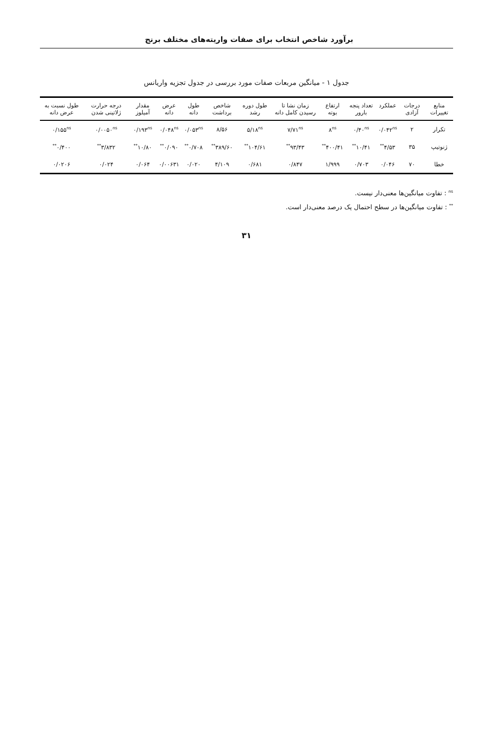برآورد شاخص انتخاب برای صفات واریته‌های مختلف برنج
جدول ۱ - میانگین مربعات صفات مورد بررسی در جدول تجزیه واریانس
| منابع تغییرات | درجات آزادی | عملکرد | تعداد پنجه بارور | ارتفاع بوته | زمان نشا تا رسیدن کامل دانه | طول دوره رشد | شاخص برداشت | طول دانه | عرض دانه | مقدار آمیلوز | درجه حرارت ژلاتینی شدن | طول نسبت به عرض دانه |
| --- | --- | --- | --- | --- | --- | --- | --- | --- | --- | --- | --- | --- |
| تکرار | ۲ | ۰/۰۴۲<sup>ns</sup> | ۰/۴۰<sup>ns</sup> | ۸<sup>ns</sup> | ۷/۷۱<sup>ns</sup> | ۵/۱۸<sup>ns</sup> | ۸/۵۶ | ۰/۰۵۳<sup>ns</sup> | ۰/۰۴۸<sup>ns</sup> | ۰/۱۹۳<sup>ns</sup> | ۰/۰۰۵۰<sup>ns</sup> | ۰/۱۵۵<sup>ns</sup> |
| ژنوتیپ | ۳۵ | ۴/۵۳<sup>**</sup> | ۱۰/۴۱<sup>**</sup> | ۴۰۰/۴۱<sup>**</sup> | ۹۳/۴۳<sup>**</sup> | ۱۰۴/۶۱<sup>**</sup> | ۳۸۹/۶۰<sup>**</sup> | ۰/۷۰۸<sup>**</sup> | ۰/۰۹۰<sup>**</sup> | ۱۰/۸۰<sup>**</sup> | ۳/۸۳۲<sup>**</sup> | ۰/۴۰۰<sup>**</sup> |
| خطا | ۷۰ | ۰/۰۴۶ | ۰/۷۰۳ | ۱/۹۹۹ | ۰/۸۴۷ | ۰/۶۸۱ | ۴/۱۰۹ | ۰/۰۲۰ | ۰/۰۰۶۳۱ | ۰/۰۶۴ | ۰/۰۲۴ | ۰/۰۲۰۶ |
<sup>ns</sup> : تفاوت میانگین‌ها معنی‌دار نیست.
<sup>**</sup> : تفاوت میانگین‌ها در سطح احتمال یک درصد معنی‌دار است.
۳۱